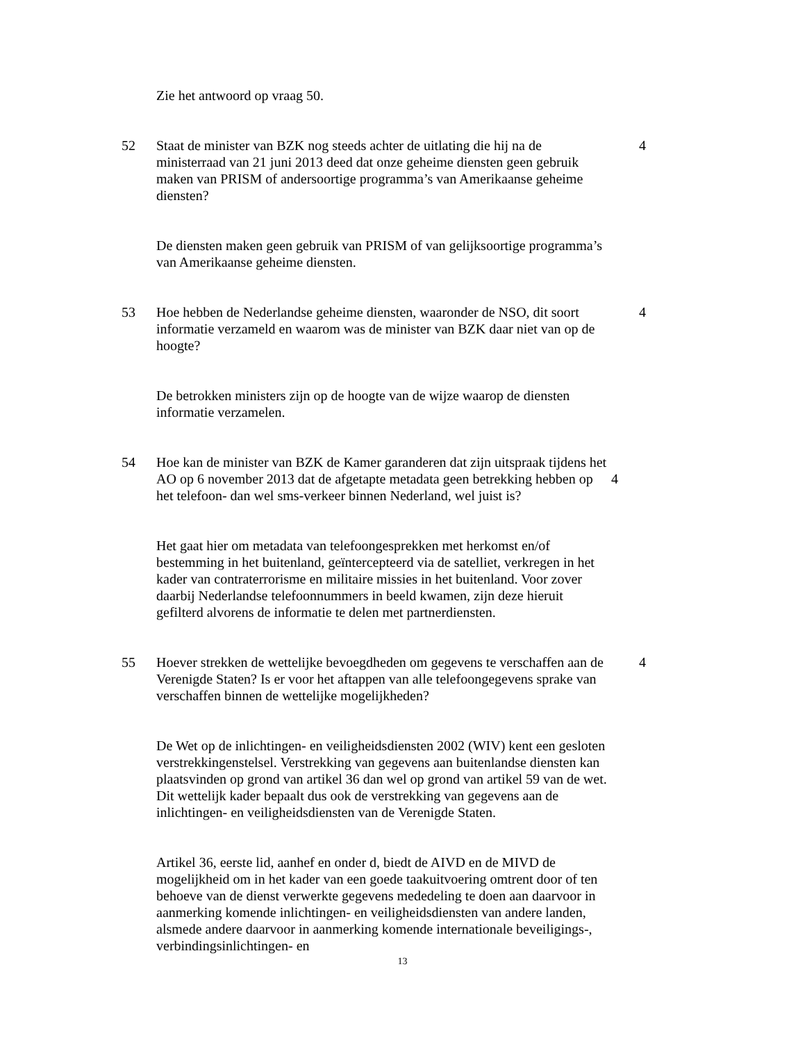Zie het antwoord op vraag 50.
52 Staat de minister van BZK nog steeds achter de uitlating die hij na de ministerraad van 21 juni 2013 deed dat onze geheime diensten geen gebruik maken van PRISM of andersoortige programma’s van Amerikaanse geheime diensten?
4
De diensten maken geen gebruik van PRISM of van gelijksoortige programma’s van Amerikaanse geheime diensten.
53 Hoe hebben de Nederlandse geheime diensten, waaronder de NSO, dit soort informatie verzameld en waarom was de minister van BZK daar niet van op de hoogte?
4
De betrokken ministers zijn op de hoogte van de wijze waarop de diensten informatie verzamelen.
54 Hoe kan de minister van BZK de Kamer garanderen dat zijn uitspraak tijdens het AO op 6 november 2013 dat de afgetapte metadata geen betrekking hebben op het telefoon- dan wel sms-verkeer binnen Nederland, wel juist is?
4
Het gaat hier om metadata van telefoongesprekken met herkomst en/of bestemming in het buitenland, geïntercepteerd via de satelliet, verkregen in het kader van contraterrorisme en militaire missies in het buitenland. Voor zover daarbij Nederlandse telefoonnummers in beeld kwamen, zijn deze hieruit gefilterd alvorens de informatie te delen met partnerdiensten.
55 Hoever strekken de wettelijke bevoegdheden om gegevens te verschaffen aan de Verenigde Staten? Is er voor het aftappen van alle telefoongegevens sprake van verschaffen binnen de wettelijke mogelijkheden?
4
De Wet op de inlichtingen- en veiligheidsdiensten 2002 (WIV) kent een gesloten verstrekkingenstelsel. Verstrekking van gegevens aan buitenlandse diensten kan plaatsvinden op grond van artikel 36 dan wel op grond van artikel 59 van de wet. Dit wettelijk kader bepaalt dus ook de verstrekking van gegevens aan de inlichtingen- en veiligheidsdiensten van de Verenigde Staten.
Artikel 36, eerste lid, aanhef en onder d, biedt de AIVD en de MIVD de mogelijkheid om in het kader van een goede taakuitvoering omtrent door of ten behoeve van de dienst verwerkte gegevens mededeling te doen aan daarvoor in aanmerking komende inlichtingen- en veiligheidsdiensten van andere landen, alsmede andere daarvoor in aanmerking komende internationale beveiligings-, verbindingsinlichtingen- en
13